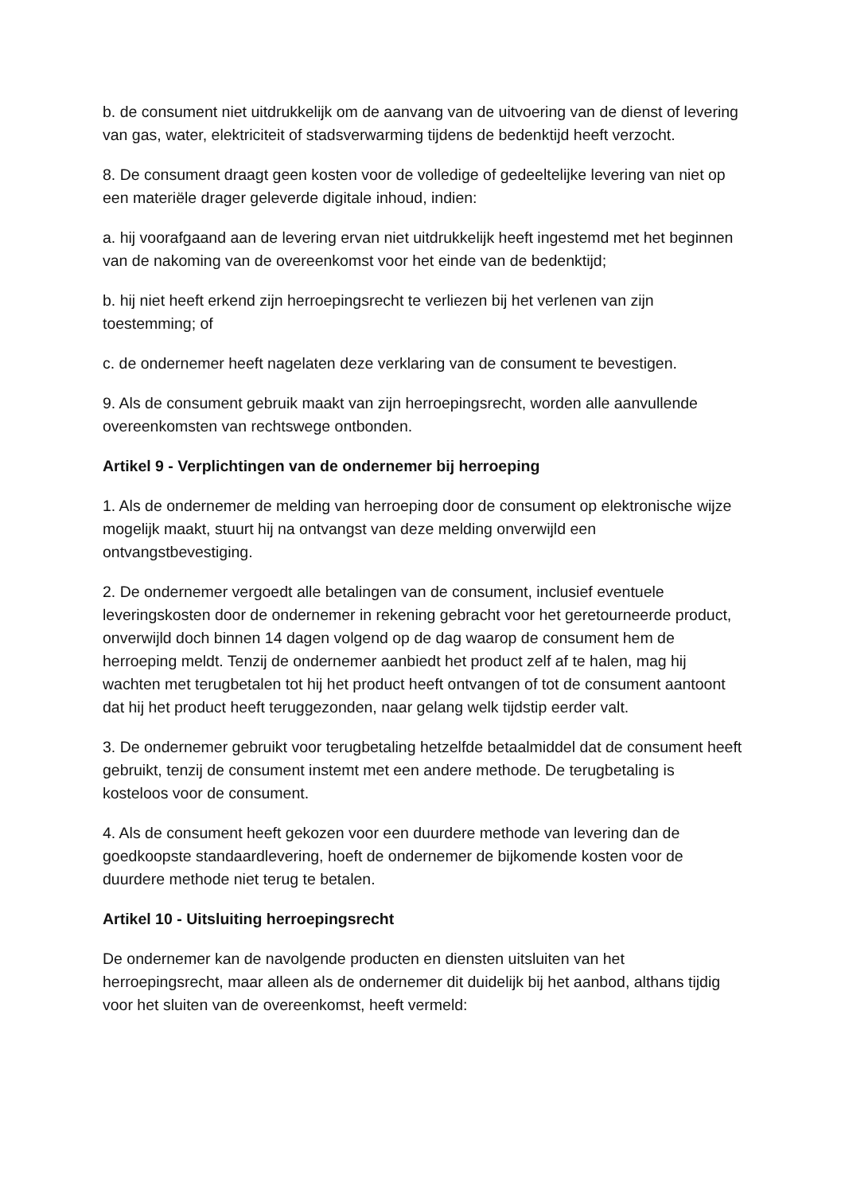b. de consument niet uitdrukkelijk om de aanvang van de uitvoering van de dienst of levering van gas, water, elektriciteit of stadsverwarming tijdens de bedenktijd heeft verzocht.
8. De consument draagt geen kosten voor de volledige of gedeeltelijke levering van niet op een materiële drager geleverde digitale inhoud, indien:
a. hij voorafgaand aan de levering ervan niet uitdrukkelijk heeft ingestemd met het beginnen van de nakoming van de overeenkomst voor het einde van de bedenktijd;
b. hij niet heeft erkend zijn herroepingsrecht te verliezen bij het verlenen van zijn toestemming; of
c. de ondernemer heeft nagelaten deze verklaring van de consument te bevestigen.
9. Als de consument gebruik maakt van zijn herroepingsrecht, worden alle aanvullende overeenkomsten van rechtswege ontbonden.
Artikel 9 - Verplichtingen van de ondernemer bij herroeping
1. Als de ondernemer de melding van herroeping door de consument op elektronische wijze mogelijk maakt, stuurt hij na ontvangst van deze melding onverwijld een ontvangstbevestiging.
2. De ondernemer vergoedt alle betalingen van de consument, inclusief eventuele leveringskosten door de ondernemer in rekening gebracht voor het geretourneerde product, onverwijld doch binnen 14 dagen volgend op de dag waarop de consument hem de herroeping meldt. Tenzij de ondernemer aanbiedt het product zelf af te halen, mag hij wachten met terugbetalen tot hij het product heeft ontvangen of tot de consument aantoont dat hij het product heeft teruggezonden, naar gelang welk tijdstip eerder valt.
3. De ondernemer gebruikt voor terugbetaling hetzelfde betaalmiddel dat de consument heeft gebruikt, tenzij de consument instemt met een andere methode. De terugbetaling is kosteloos voor de consument.
4. Als de consument heeft gekozen voor een duurdere methode van levering dan de goedkoopste standaardlevering, hoeft de ondernemer de bijkomende kosten voor de duurdere methode niet terug te betalen.
Artikel 10 - Uitsluiting herroepingsrecht
De ondernemer kan de navolgende producten en diensten uitsluiten van het herroepingsrecht, maar alleen als de ondernemer dit duidelijk bij het aanbod, althans tijdig voor het sluiten van de overeenkomst, heeft vermeld: